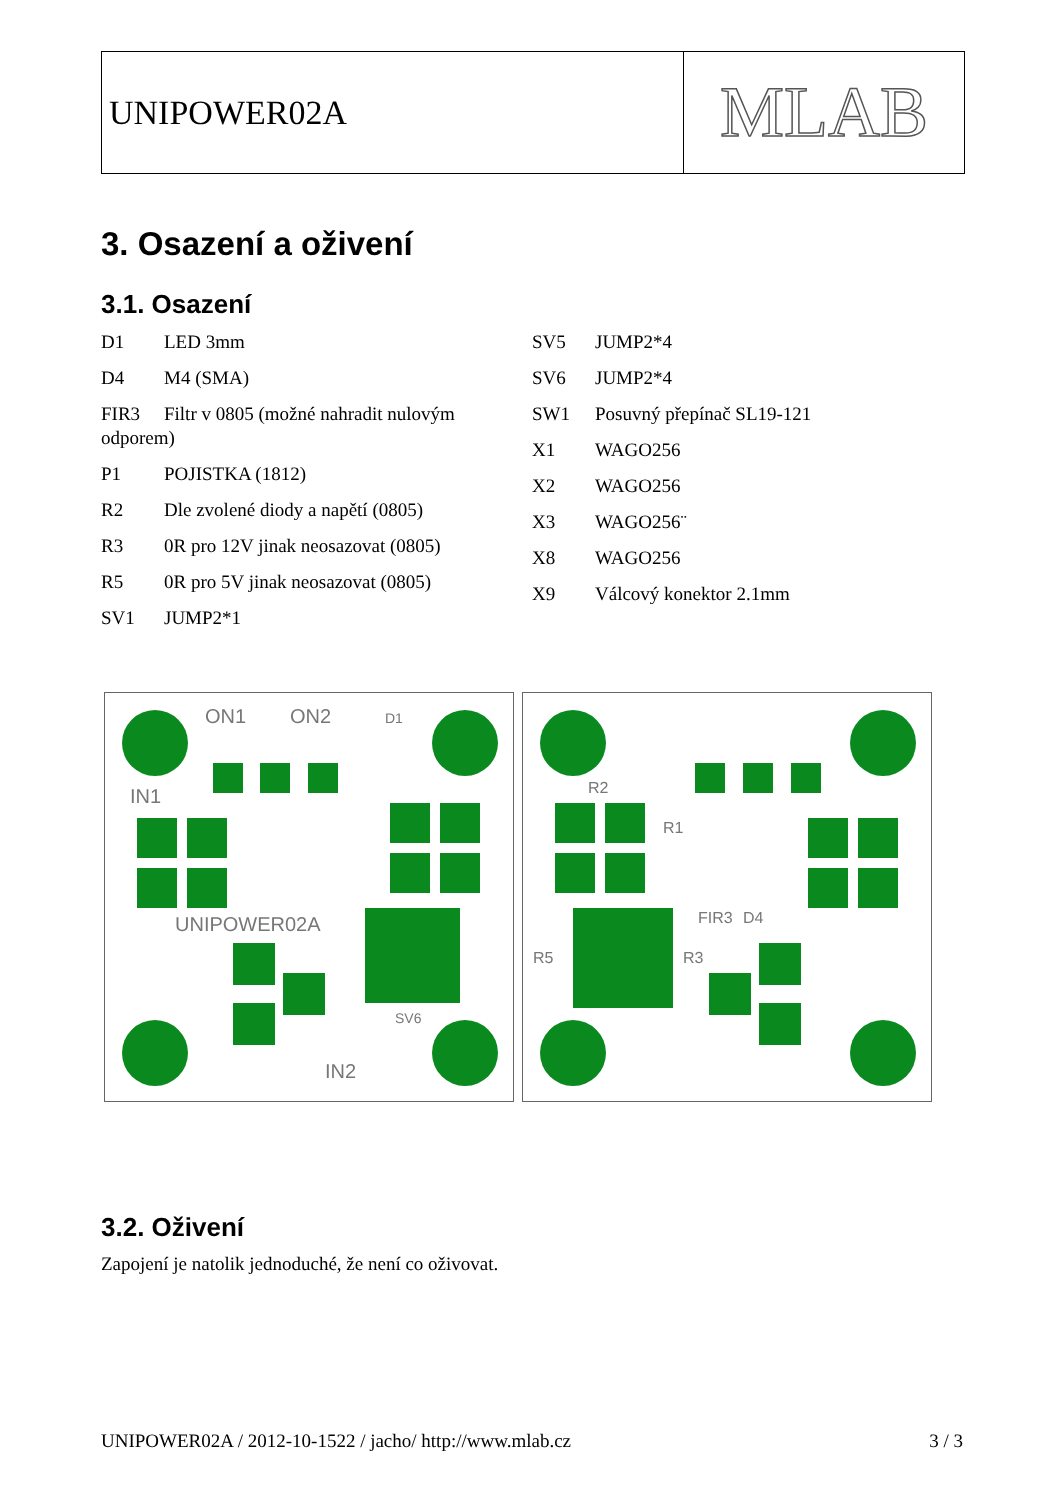UNIPOWER02A
MLAB
3. Osazení a oživení
3.1. Osazení
D1 LED 3mm
D4 M4 (SMA)
FIR3 Filtr v 0805 (možné nahradit nulovým odporem)
P1 POJISTKA (1812)
R2 Dle zvolené diody a napětí (0805)
R3 0R pro 12V jinak neosazovat (0805)
R5 0R pro 5V jinak neosazovat (0805)
SV1 JUMP2*1
SV5 JUMP2*4
SV6 JUMP2*4
SW1 Posuvný přepínač SL19-121
X1 WAGO256
X2 WAGO256
X3 WAGO256¨
X8 WAGO256
X9 Válcový konektor 2.1mm
ON1
ON2
D1
IN1
UNIPOWER02A
IN2
SV6
R2
R1
FIR3
D4
R3
R5
3.2. Oživení
Zapojení je natolik jednoduché, že není co oživovat.
UNIPOWER02A / 2012-10-1522 / jacho/ http://www.mlab.cz 3 / 3